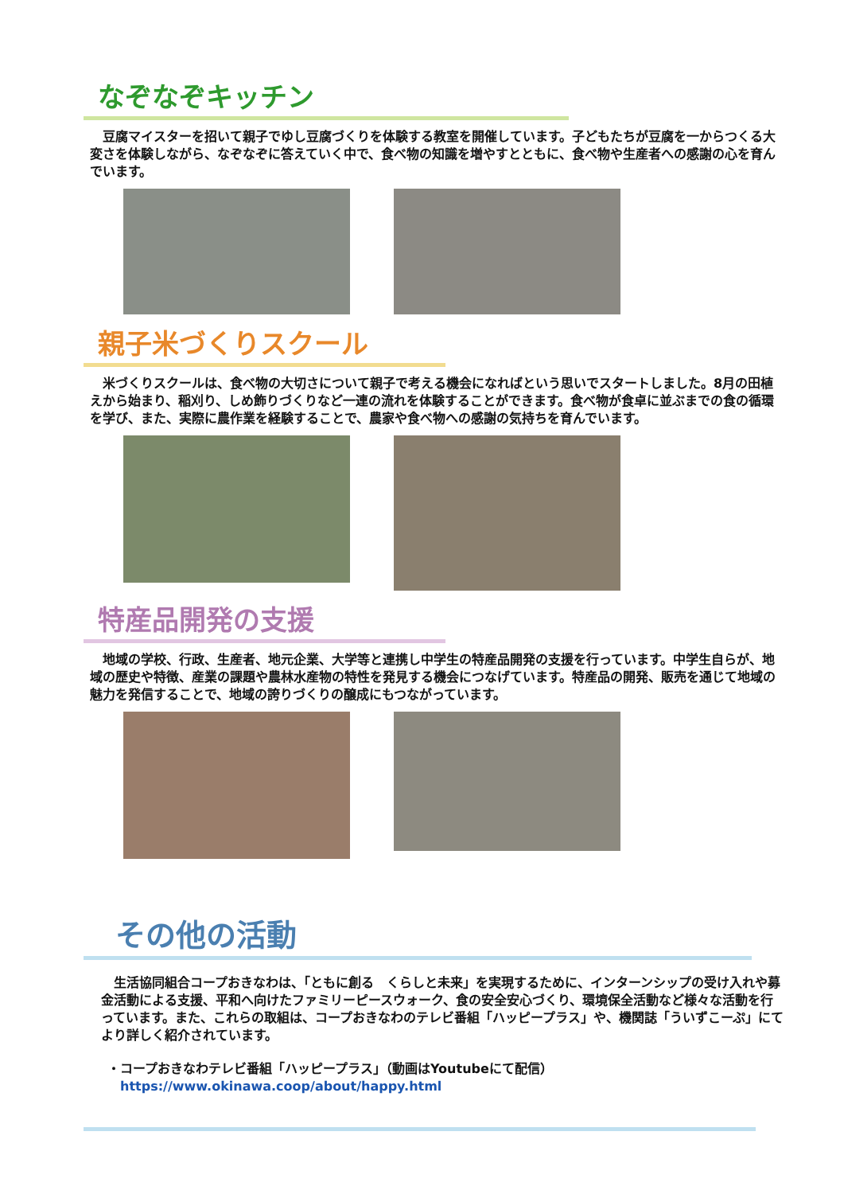なぞなぞキッチン
　豆腐マイスターを招いて親子でゆし豆腐づくりを体験する教室を開催しています。子どもたちが豆腐を一からつくる大変さを体験しながら、なぞなぞに答えていく中で、食べ物の知識を増やすとともに、食べ物や生産者への感謝の心を育んでいます。
親子米づくりスクール
　米づくりスクールは、食べ物の大切さについて親子で考える機会になればという思いでスタートしました。8月の田植えから始まり、稲刈り、しめ飾りづくりなど一連の流れを体験することができます。食べ物が食卓に並ぶまでの食の循環を学び、また、実際に農作業を経験することで、農家や食べ物への感謝の気持ちを育んでいます。
特産品開発の支援
　地域の学校、行政、生産者、地元企業、大学等と連携し中学生の特産品開発の支援を行っています。中学生自らが、地域の歴史や特徴、産業の課題や農林水産物の特性を発見する機会につなげています。特産品の開発、販売を通じて地域の魅力を発信することで、地域の誇りづくりの醸成にもつながっています。
その他の活動
　生活協同組合コープおきなわは、「ともに創る　くらしと未来」を実現するために、インターンシップの受け入れや募金活動による支援、平和へ向けたファミリーピースウォーク、食の安全安心づくり、環境保全活動など様々な活動を行っています。また、これらの取組は、コープおきなわのテレビ番組「ハッピープラス」や、機関誌「ういずこーぷ」にてより詳しく紹介されています。
・コープおきなわテレビ番組「ハッピープラス」（動画はYoutubeにて配信）
　https://www.okinawa.coop/about/happy.html